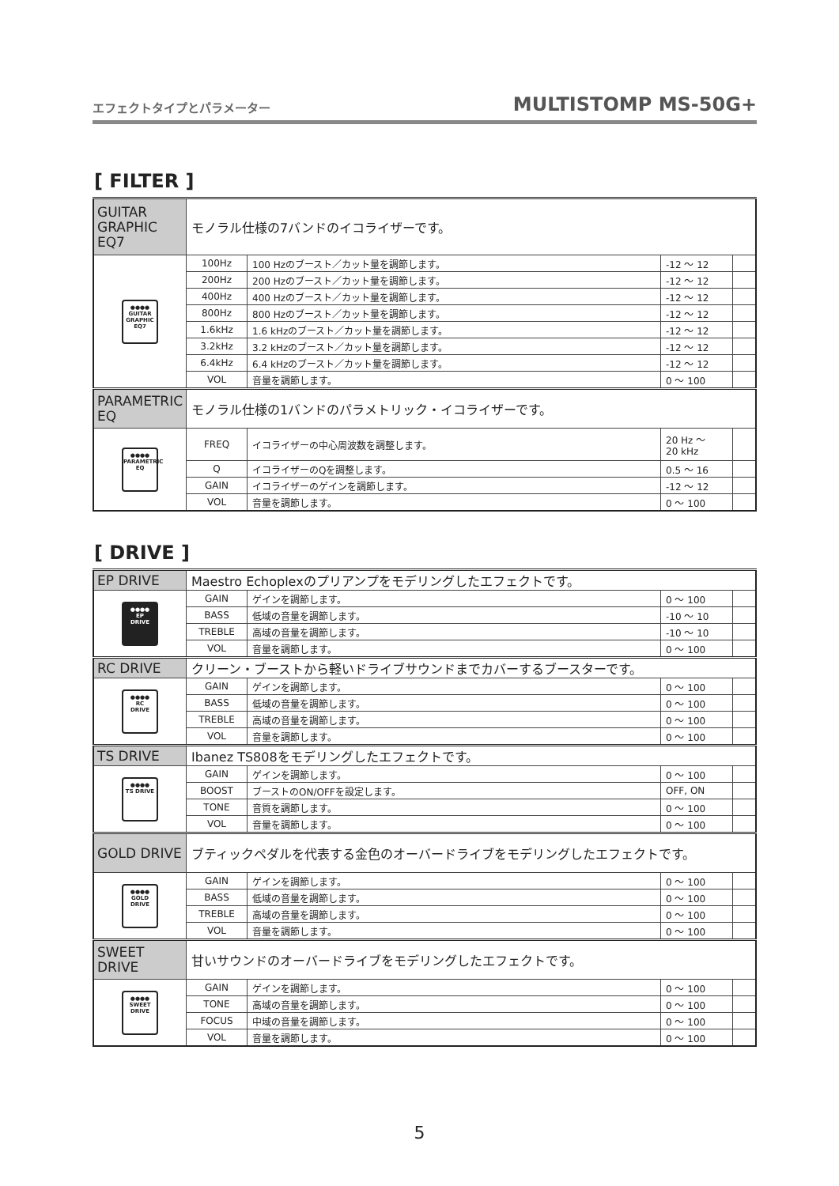エフェクトタイプとパラメーター MULTISTOMP MS-50G+
[ FILTER ]
| GUITAR GRAPHIC EQ7 | モノラル仕様の7バンドのイコライザーです。 | | | |
| ●●●● GUITAR GRAPHIC EQ7 | 100Hz | 100 Hzのブースト／カット量を調節します。 | -12 ～ 12 | |
| | 200Hz | 200 Hzのブースト／カット量を調節します。 | -12 ～ 12 | |
| | 400Hz | 400 Hzのブースト／カット量を調節します。 | -12 ～ 12 | |
| | 800Hz | 800 Hzのブースト／カット量を調節します。 | -12 ～ 12 | |
| | 1.6kHz | 1.6 kHzのブースト／カット量を調節します。 | -12 ～ 12 | |
| | 3.2kHz | 3.2 kHzのブースト／カット量を調節します。 | -12 ～ 12 | |
| | 6.4kHz | 6.4 kHzのブースト／カット量を調節します。 | -12 ～ 12 | |
| | VOL | 音量を調節します。 | 0 ～ 100 | |
| PARAMETRIC EQ | モノラル仕様の1バンドのパラメトリック・イコライザーです。 | | | |
| ●●●● PARAMETRIC EQ | FREQ | イコライザーの中心周波数を調整します。 | 20 Hz ～ 20 kHz | |
| | Q | イコライザーのQを調整します。 | 0.5 ～ 16 | |
| | GAIN | イコライザーのゲインを調節します。 | -12 ～ 12 | |
| | VOL | 音量を調節します。 | 0 ～ 100 | |
[ DRIVE ]
| EP DRIVE | Maestro Echoplexのプリアンプをモデリングしたエフェクトです。 | | | |
| ●●●● EP DRIVE | GAIN | ゲインを調節します。 | 0 ～ 100 | |
| | BASS | 低域の音量を調節します。 | -10 ～ 10 | |
| | TREBLE | 高域の音量を調節します。 | -10 ～ 10 | |
| | VOL | 音量を調節します。 | 0 ～ 100 | |
| RC DRIVE | クリーン・ブーストから軽いドライブサウンドまでカバーするブースターです。 | | | |
| ●●●● RC DRIVE | GAIN | ゲインを調節します。 | 0 ～ 100 | |
| | BASS | 低域の音量を調節します。 | 0 ～ 100 | |
| | TREBLE | 高域の音量を調節します。 | 0 ～ 100 | |
| | VOL | 音量を調節します。 | 0 ～ 100 | |
| TS DRIVE | Ibanez TS808をモデリングしたエフェクトです。 | | | |
| ●●●● TS DRIVE | GAIN | ゲインを調節します。 | 0 ～ 100 | |
| | BOOST | ブーストのON/OFFを設定します。 | OFF, ON | |
| | TONE | 音質を調節します。 | 0 ～ 100 | |
| | VOL | 音量を調節します。 | 0 ～ 100 | |
| GOLD DRIVE | ブティックペダルを代表する金色のオーバードライブをモデリングしたエフェクトです。 | | | |
| ●●●● GOLD DRIVE | GAIN | ゲインを調節します。 | 0 ～ 100 | |
| | BASS | 低域の音量を調節します。 | 0 ～ 100 | |
| | TREBLE | 高域の音量を調節します。 | 0 ～ 100 | |
| | VOL | 音量を調節します。 | 0 ～ 100 | |
| SWEET DRIVE | 甘いサウンドのオーバードライブをモデリングしたエフェクトです。 | | | |
| ●●●● SWEET DRIVE | GAIN | ゲインを調節します。 | 0 ～ 100 | |
| | TONE | 高域の音量を調節します。 | 0 ～ 100 | |
| | FOCUS | 中域の音量を調節します。 | 0 ～ 100 | |
| | VOL | 音量を調節します。 | 0 ～ 100 | |
5